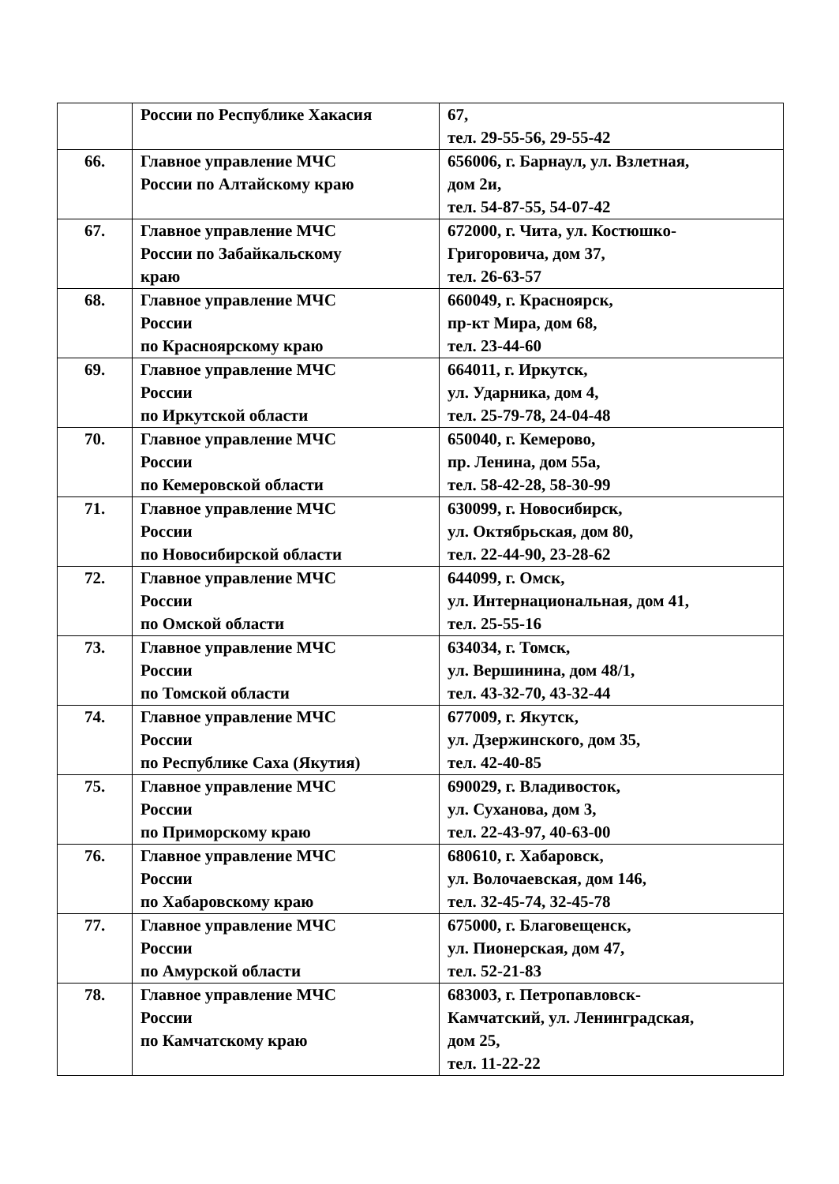| | России по Республике Хакасия | 67, тел. 29-55-56, 29-55-42 |
| 66. | Главное управление МЧС России по Алтайскому краю | 656006, г. Барнаул, ул. Взлетная, дом 2и, тел. 54-87-55, 54-07-42 |
| 67. | Главное управление МЧС России по Забайкальскому краю | 672000, г. Чита, ул. Костюшко- Григоровича, дом 37, тел. 26-63-57 |
| 68. | Главное управление МЧС России по Красноярскому краю | 660049, г. Красноярск, пр-кт Мира, дом 68, тел. 23-44-60 |
| 69. | Главное управление МЧС России по Иркутской области | 664011, г. Иркутск, ул. Ударника, дом 4, тел. 25-79-78, 24-04-48 |
| 70. | Главное управление МЧС России по Кемеровской области | 650040, г. Кемерово, пр. Ленина, дом 55а, тел. 58-42-28, 58-30-99 |
| 71. | Главное управление МЧС России по Новосибирской области | 630099, г. Новосибирск, ул. Октябрьская, дом 80, тел. 22-44-90, 23-28-62 |
| 72. | Главное управление МЧС России по Омской области | 644099, г. Омск, ул. Интернациональная, дом 41, тел. 25-55-16 |
| 73. | Главное управление МЧС России по Томской области | 634034, г. Томск, ул. Вершинина, дом 48/1, тел. 43-32-70, 43-32-44 |
| 74. | Главное управление МЧС России по Республике Саха (Якутия) | 677009, г. Якутск, ул. Дзержинского, дом 35, тел. 42-40-85 |
| 75. | Главное управление МЧС России по Приморскому краю | 690029, г. Владивосток, ул. Суханова, дом 3, тел. 22-43-97, 40-63-00 |
| 76. | Главное управление МЧС России по Хабаровскому краю | 680610, г. Хабаровск, ул. Волочаевская, дом 146, тел. 32-45-74, 32-45-78 |
| 77. | Главное управление МЧС России по Амурской области | 675000, г. Благовещенск, ул. Пионерская, дом 47, тел. 52-21-83 |
| 78. | Главное управление МЧС России по Камчатскому краю | 683003, г. Петропавловск- Камчатский, ул. Ленинградская, дом 25, тел. 11-22-22 |